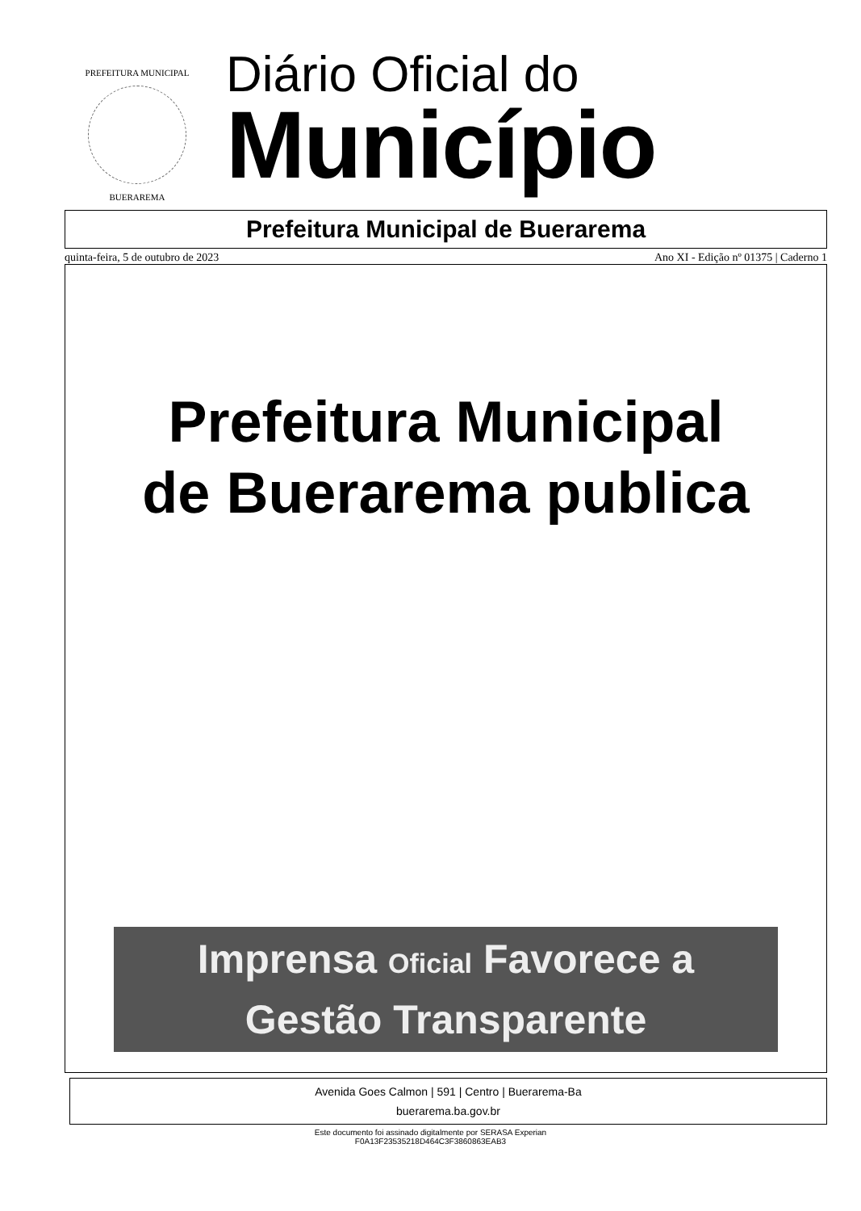PREFEITURA MUNICIPAL
BUERAREMA
Diário Oficial do
Município
Prefeitura Municipal de Buerarema
quinta-feira, 5 de outubro de 2023 Ano XI - Edição nº 01375 | Caderno 1
Prefeitura Municipal
de Buerarema publica
Imprensa Oficial Favorece a
Gestão Transparente
Avenida Goes Calmon | 591 | Centro | Buerarema-Ba
buerarema.ba.gov.br
Este documento foi assinado digitalmente por SERASA Experian
F0A13F23535218D464C3F3860863EAB3